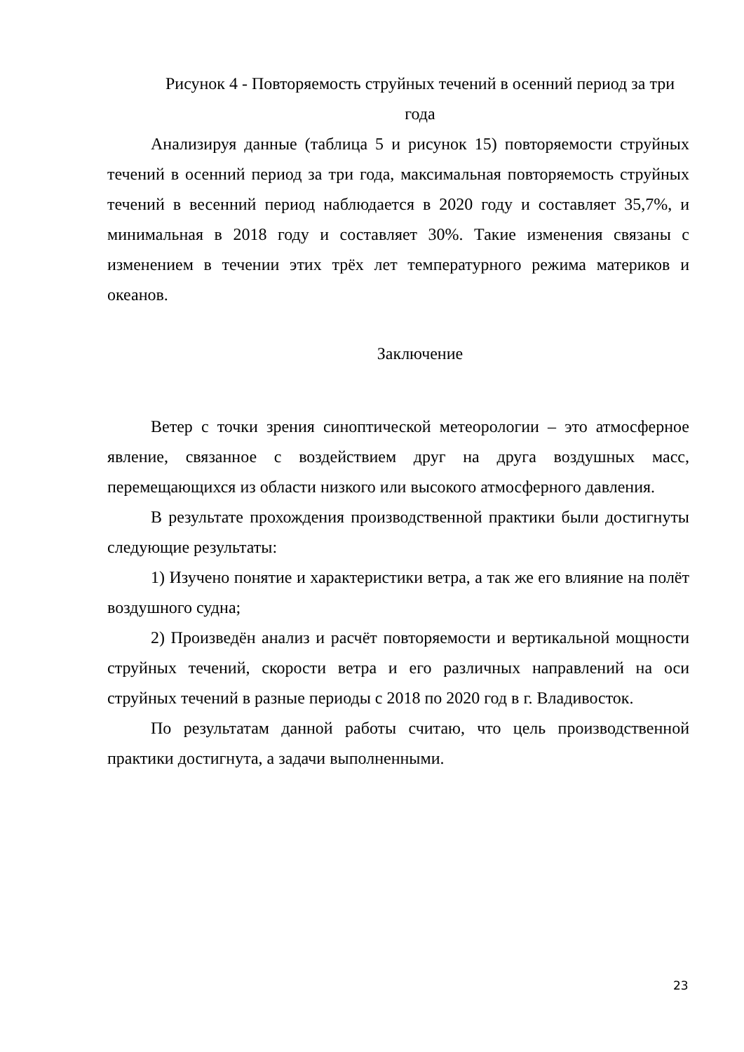Рисунок 4 - Повторяемость струйных течений в осенний период за три года
Анализируя данные (таблица 5 и рисунок 15) повторяемости струйных течений в осенний период за три года, максимальная повторяемость струйных течений в весенний период наблюдается в 2020 году и составляет 35,7%, и минимальная в 2018 году и составляет 30%. Такие изменения связаны с изменением в течении этих трёх лет температурного режима материков и океанов.
Заключение
Ветер с точки зрения синоптической метеорологии – это атмосферное явление, связанное с воздействием друг на друга воздушных масс, перемещающихся из области низкого или высокого атмосферного давления.
В результате прохождения производственной практики были достигнуты следующие результаты:
1) Изучено понятие и характеристики ветра, а так же его влияние на полёт воздушного судна;
2) Произведён анализ и расчёт повторяемости и вертикальной мощности струйных течений, скорости ветра и его различных направлений на оси струйных течений в разные периоды с 2018 по 2020 год в г. Владивосток.
По результатам данной работы считаю, что цель производственной практики достигнута, а задачи выполненными.
23